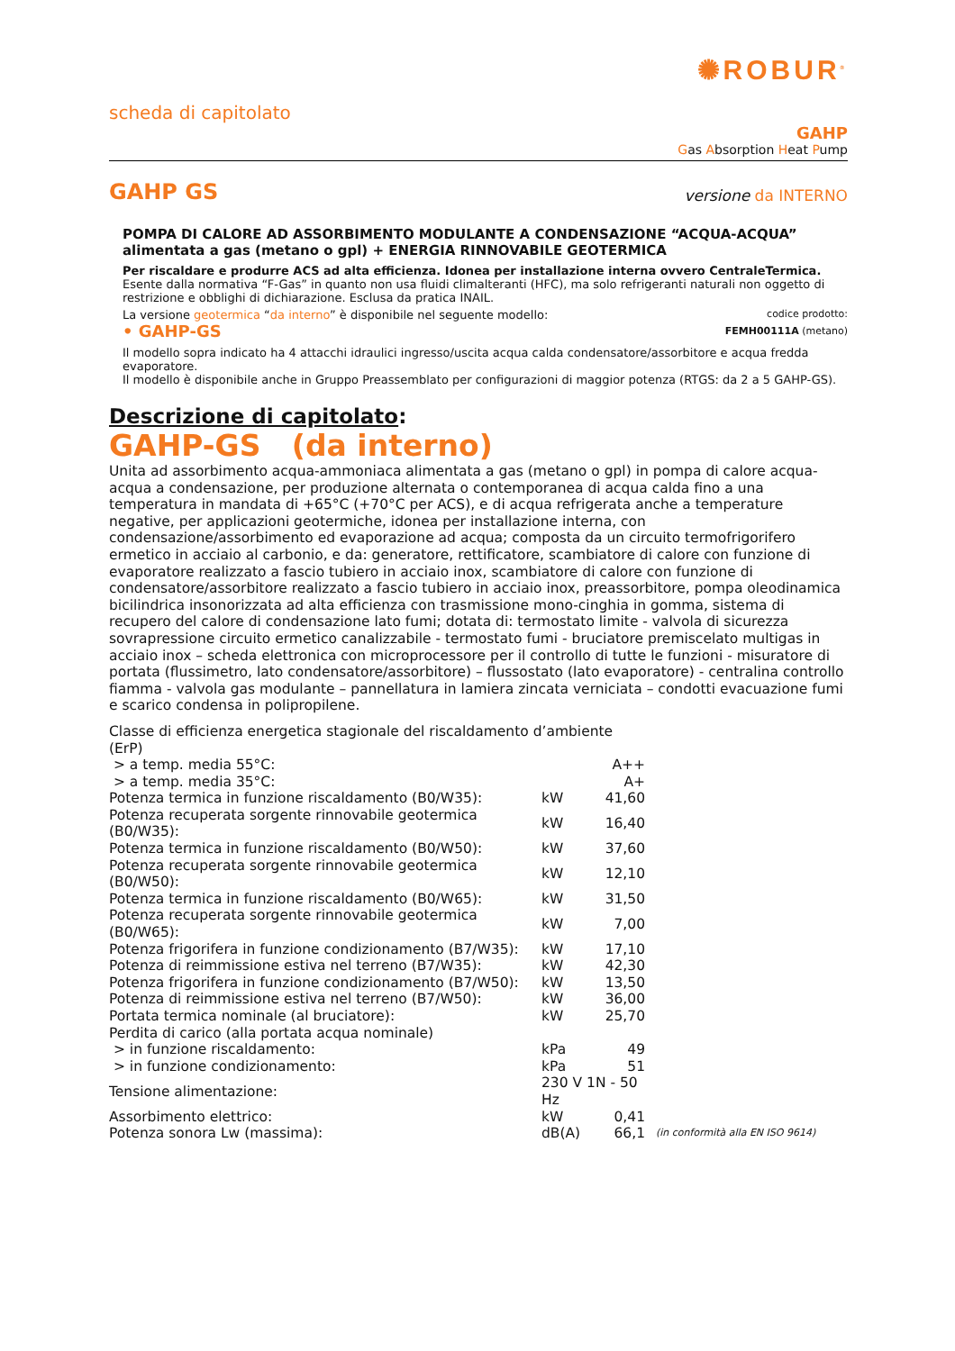✺ROBUR<sup>®</sup>
scheda di capitolato
GAHP
Gas Absorption Heat Pump
GAHP GS
versione da INTERNO
POMPA DI CALORE AD ASSORBIMENTO MODULANTE A CONDENSAZIONE “ACQUA-ACQUA”
alimentata a gas (metano o gpl) + ENERGIA RINNOVABILE GEOTERMICA
Per riscaldare e produrre ACS ad alta efficienza. Idonea per installazione interna ovvero CentraleTermica.
Esente dalla normativa “F-Gas” in quanto non usa fluidi climalteranti (HFC), ma solo refrigeranti naturali non oggetto di restrizione e obblighi di dichiarazione. Esclusa da pratica INAIL.
La versione geotermica “da interno” è disponibile nel seguente modello: codice prodotto:
• GAHP-GS FEMH00111A (metano)
Il modello sopra indicato ha 4 attacchi idraulici ingresso/uscita acqua calda condensatore/assorbitore e acqua fredda evaporatore.
Il modello è disponibile anche in Gruppo Preassemblato per configurazioni di maggior potenza (RTGS: da 2 a 5 GAHP-GS).
Descrizione di capitolato:
GAHP-GS (da interno)
Unita ad assorbimento acqua-ammoniaca alimentata a gas (metano o gpl) in pompa di calore acqua-acqua a condensazione, per produzione alternata o contemporanea di acqua calda fino a una temperatura in mandata di +65°C (+70°C per ACS), e di acqua refrigerata anche a temperature negative, per applicazioni geotermiche, idonea per installazione interna, con condensazione/assorbimento ed evaporazione ad acqua; composta da un circuito termofrigorifero ermetico in acciaio al carbonio, e da: generatore, rettificatore, scambiatore di calore con funzione di evaporatore realizzato a fascio tubiero in acciaio inox, scambiatore di calore con funzione di condensatore/assorbitore realizzato a fascio tubiero in acciaio inox, preassorbitore, pompa oleodinamica bicilindrica insonorizzata ad alta efficienza con trasmissione mono-cinghia in gomma, sistema di recupero del calore di condensazione lato fumi; dotata di: termostato limite - valvola di sicurezza sovrapressione circuito ermetico canalizzabile - termostato fumi - bruciatore premiscelato multigas in acciaio inox – scheda elettronica con microprocessore per il controllo di tutte le funzioni - misuratore di portata (flussimetro, lato condensatore/assorbitore) – flussostato (lato evaporatore) - centralina controllo fiamma - valvola gas modulante – pannellatura in lamiera zincata verniciata – condotti evacuazione fumi e scarico condensa in polipropilene.
| Classe di efficienza energetica stagionale del riscaldamento d’ambiente (ErP) | | | |
| > a temp. media 55°C: | | A++ | |
| > a temp. media 35°C: | | A+ | |
| Potenza termica in funzione riscaldamento (B0/W35): | kW | 41,60 | |
| Potenza recuperata sorgente rinnovabile geotermica (B0/W35): | kW | 16,40 | |
| Potenza termica in funzione riscaldamento (B0/W50): | kW | 37,60 | |
| Potenza recuperata sorgente rinnovabile geotermica (B0/W50): | kW | 12,10 | |
| Potenza termica in funzione riscaldamento (B0/W65): | kW | 31,50 | |
| Potenza recuperata sorgente rinnovabile geotermica (B0/W65): | kW | 7,00 | |
| Potenza frigorifera in funzione condizionamento (B7/W35): | kW | 17,10 | |
| Potenza di reimmissione estiva nel terreno (B7/W35): | kW | 42,30 | |
| Potenza frigorifera in funzione condizionamento (B7/W50): | kW | 13,50 | |
| Potenza di reimmissione estiva nel terreno (B7/W50): | kW | 36,00 | |
| Portata termica nominale (al bruciatore): | kW | 25,70 | |
| Perdita di carico (alla portata acqua nominale) | | | |
| > in funzione riscaldamento: | kPa | 49 | |
| > in funzione condizionamento: | kPa | 51 | |
| Tensione alimentazione: | 230 V 1N - 50 Hz | | |
| Assorbimento elettrico: | kW | 0,41 | |
| Potenza sonora Lw (massima): | dB(A) | 66,1 | (in conformità alla EN ISO 9614) |